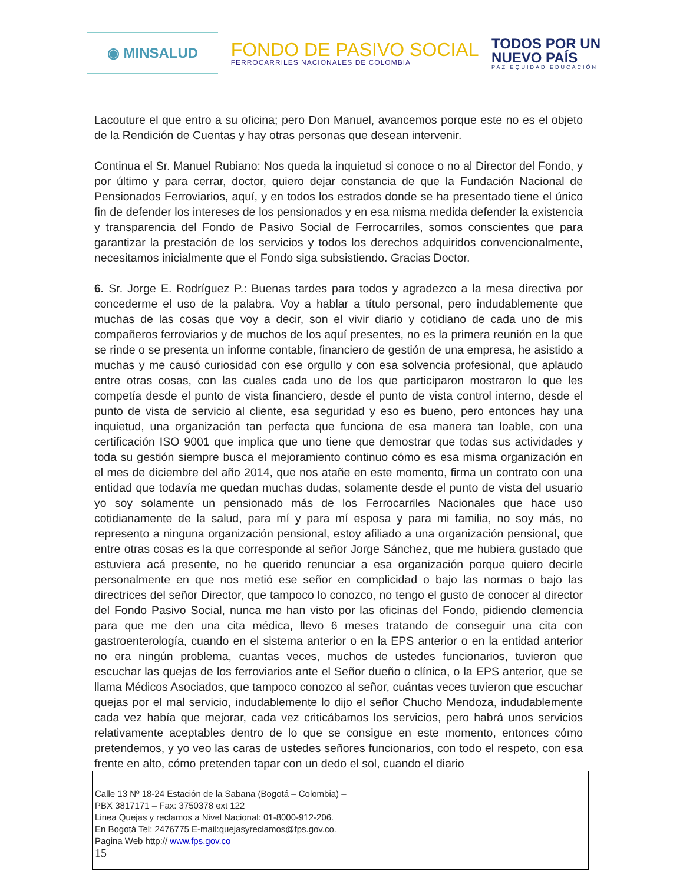◉ MINSALUD
FONDO DE PASIVO SOCIAL
FERROCARRILES NACIONALES DE COLOMBIA
TODOS POR UN
NUEVO PAÍS
PAZ EQUIDAD EDUCACIÓN
Lacouture el que entro a su oficina; pero Don Manuel, avancemos porque este no es el objeto de la Rendición de Cuentas y hay otras personas que desean intervenir.
Continua el Sr. Manuel Rubiano: Nos queda la inquietud si conoce o no al Director del Fondo, y por último y para cerrar, doctor, quiero dejar constancia de que la Fundación Nacional de Pensionados Ferroviarios, aquí, y en todos los estrados donde se ha presentado tiene el único fin de defender los intereses de los pensionados y en esa misma medida defender la existencia y transparencia del Fondo de Pasivo Social de Ferrocarriles, somos conscientes que para garantizar la prestación de los servicios y todos los derechos adquiridos convencionalmente, necesitamos inicialmente que el Fondo siga subsistiendo. Gracias Doctor.
6. Sr. Jorge E. Rodríguez P.: Buenas tardes para todos y agradezco a la mesa directiva por concederme el uso de la palabra. Voy a hablar a título personal, pero indudablemente que muchas de las cosas que voy a decir, son el vivir diario y cotidiano de cada uno de mis compañeros ferroviarios y de muchos de los aquí presentes, no es la primera reunión en la que se rinde o se presenta un informe contable, financiero de gestión de una empresa, he asistido a muchas y me causó curiosidad con ese orgullo y con esa solvencia profesional, que aplaudo entre otras cosas, con las cuales cada uno de los que participaron mostraron lo que les competía desde el punto de vista financiero, desde el punto de vista control interno, desde el punto de vista de servicio al cliente, esa seguridad y eso es bueno, pero entonces hay una inquietud, una organización tan perfecta que funciona de esa manera tan loable, con una certificación ISO 9001 que implica que uno tiene que demostrar que todas sus actividades y toda su gestión siempre busca el mejoramiento continuo cómo es esa misma organización en el mes de diciembre del año 2014, que nos atañe en este momento, firma un contrato con una entidad que todavía me quedan muchas dudas, solamente desde el punto de vista del usuario yo soy solamente un pensionado más de los Ferrocarriles Nacionales que hace uso cotidianamente de la salud, para mí y para mí esposa y para mi familia, no soy más, no represento a ninguna organización pensional, estoy afiliado a una organización pensional, que entre otras cosas es la que corresponde al señor Jorge Sánchez, que me hubiera gustado que estuviera acá presente, no he querido renunciar a esa organización porque quiero decirle personalmente en que nos metió ese señor en complicidad o bajo las normas o bajo las directrices del señor Director, que tampoco lo conozco, no tengo el gusto de conocer al director del Fondo Pasivo Social, nunca me han visto por las oficinas del Fondo, pidiendo clemencia para que me den una cita médica, llevo 6 meses tratando de conseguir una cita con gastroenterología, cuando en el sistema anterior o en la EPS anterior o en la entidad anterior no era ningún problema, cuantas veces, muchos de ustedes funcionarios, tuvieron que escuchar las quejas de los ferroviarios ante el Señor dueño o clínica, o la EPS anterior, que se llama Médicos Asociados, que tampoco conozco al señor, cuántas veces tuvieron que escuchar quejas por el mal servicio, indudablemente lo dijo el señor Chucho Mendoza, indudablemente cada vez había que mejorar, cada vez criticábamos los servicios, pero habrá unos servicios relativamente aceptables dentro de lo que se consigue en este momento, entonces cómo pretendemos, y yo veo las caras de ustedes señores funcionarios, con todo el respeto, con esa frente en alto, cómo pretenden tapar con un dedo el sol, cuando el diario
Calle 13 Nº 18-24 Estación de la Sabana (Bogotá – Colombia) –
PBX 3817171 – Fax: 3750378 ext 122
Linea Quejas y reclamos a Nivel Nacional: 01-8000-912-206.
En Bogotá Tel: 2476775 E-mail:quejasyreclamos@fps.gov.co.
Pagina Web http:// www.fps.gov.co
15